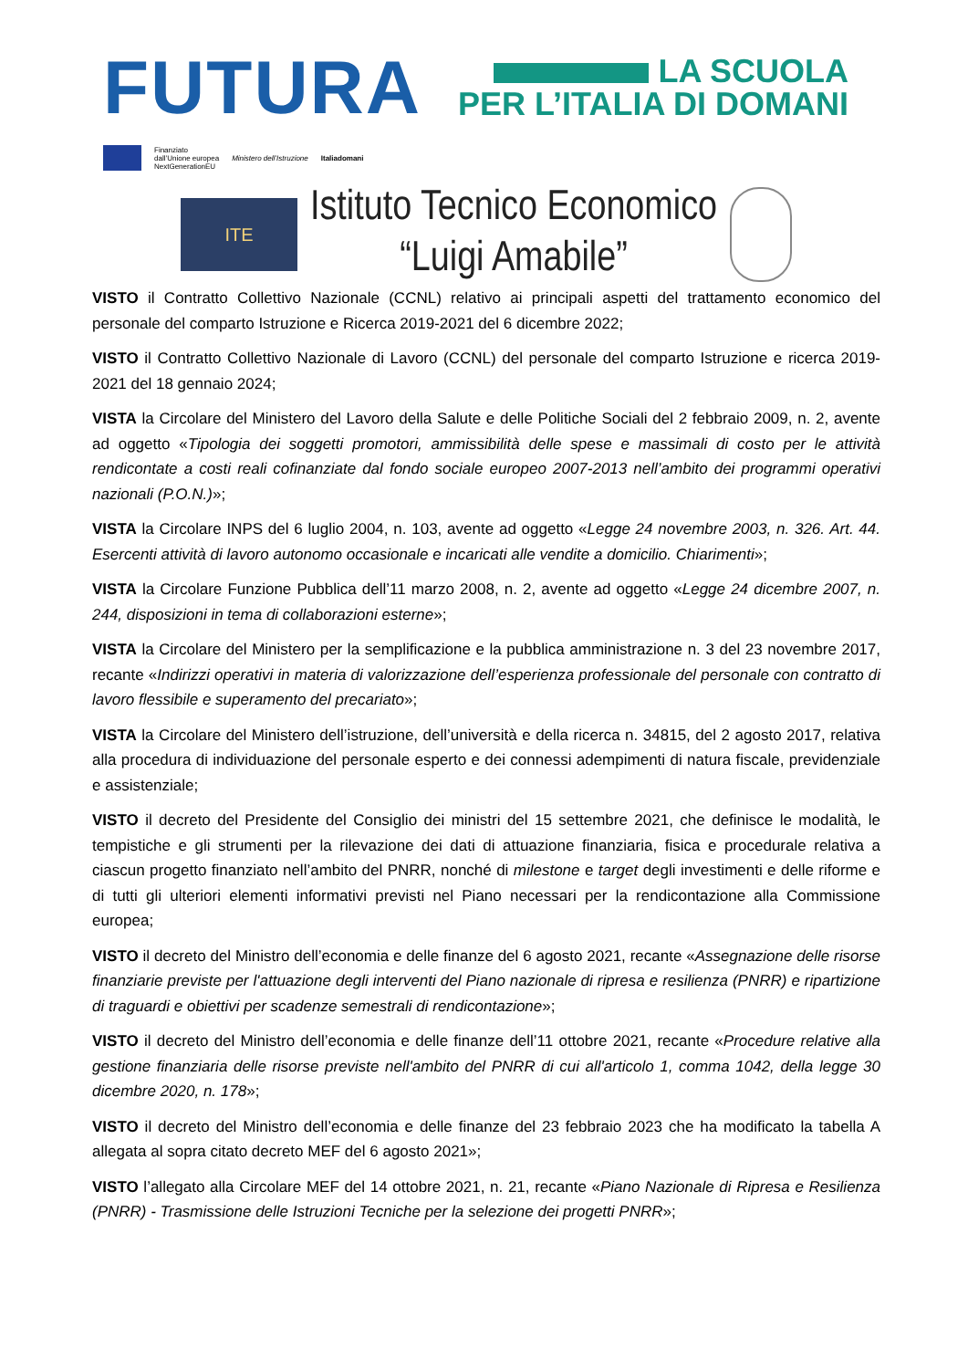FUTURA
LA SCUOLA
PER L’ITALIA DI DOMANI
Finanziato
dall’Unione europea
NextGenerationEU
Ministero dell’Istruzione Italiadomani
ITE
Istituto Tecnico Economico
“Luigi Amabile”
VISTO il Contratto Collettivo Nazionale (CCNL) relativo ai principali aspetti del trattamento economico del personale del comparto Istruzione e Ricerca 2019-2021 del 6 dicembre 2022;
VISTO il Contratto Collettivo Nazionale di Lavoro (CCNL) del personale del comparto Istruzione e ricerca 2019-2021 del 18 gennaio 2024;
VISTA la Circolare del Ministero del Lavoro della Salute e delle Politiche Sociali del 2 febbraio 2009, n. 2, avente ad oggetto «Tipologia dei soggetti promotori, ammissibilità delle spese e massimali di costo per le attività rendicontate a costi reali cofinanziate dal fondo sociale europeo 2007-2013 nell’ambito dei programmi operativi nazionali (P.O.N.)»;
VISTA la Circolare INPS del 6 luglio 2004, n. 103, avente ad oggetto «Legge 24 novembre 2003, n. 326. Art. 44. Esercenti attività di lavoro autonomo occasionale e incaricati alle vendite a domicilio. Chiarimenti»;
VISTA la Circolare Funzione Pubblica dell’11 marzo 2008, n. 2, avente ad oggetto «Legge 24 dicembre 2007, n. 244, disposizioni in tema di collaborazioni esterne»;
VISTA la Circolare del Ministero per la semplificazione e la pubblica amministrazione n. 3 del 23 novembre 2017, recante «Indirizzi operativi in materia di valorizzazione dell’esperienza professionale del personale con contratto di lavoro flessibile e superamento del precariato»;
VISTA la Circolare del Ministero dell’istruzione, dell’università e della ricerca n. 34815, del 2 agosto 2017, relativa alla procedura di individuazione del personale esperto e dei connessi adempimenti di natura fiscale, previdenziale e assistenziale;
VISTO il decreto del Presidente del Consiglio dei ministri del 15 settembre 2021, che definisce le modalità, le tempistiche e gli strumenti per la rilevazione dei dati di attuazione finanziaria, fisica e procedurale relativa a ciascun progetto finanziato nell’ambito del PNRR, nonché di milestone e target degli investimenti e delle riforme e di tutti gli ulteriori elementi informativi previsti nel Piano necessari per la rendicontazione alla Commissione europea;
VISTO il decreto del Ministro dell’economia e delle finanze del 6 agosto 2021, recante «Assegnazione delle risorse finanziarie previste per l'attuazione degli interventi del Piano nazionale di ripresa e resilienza (PNRR) e ripartizione di traguardi e obiettivi per scadenze semestrali di rendicontazione»;
VISTO il decreto del Ministro dell’economia e delle finanze dell’11 ottobre 2021, recante «Procedure relative alla gestione finanziaria delle risorse previste nell'ambito del PNRR di cui all'articolo 1, comma 1042, della legge 30 dicembre 2020, n. 178»;
VISTO il decreto del Ministro dell’economia e delle finanze del 23 febbraio 2023 che ha modificato la tabella A allegata al sopra citato decreto MEF del 6 agosto 2021»;
VISTO l’allegato alla Circolare MEF del 14 ottobre 2021, n. 21, recante «Piano Nazionale di Ripresa e Resilienza (PNRR) - Trasmissione delle Istruzioni Tecniche per la selezione dei progetti PNRR»;